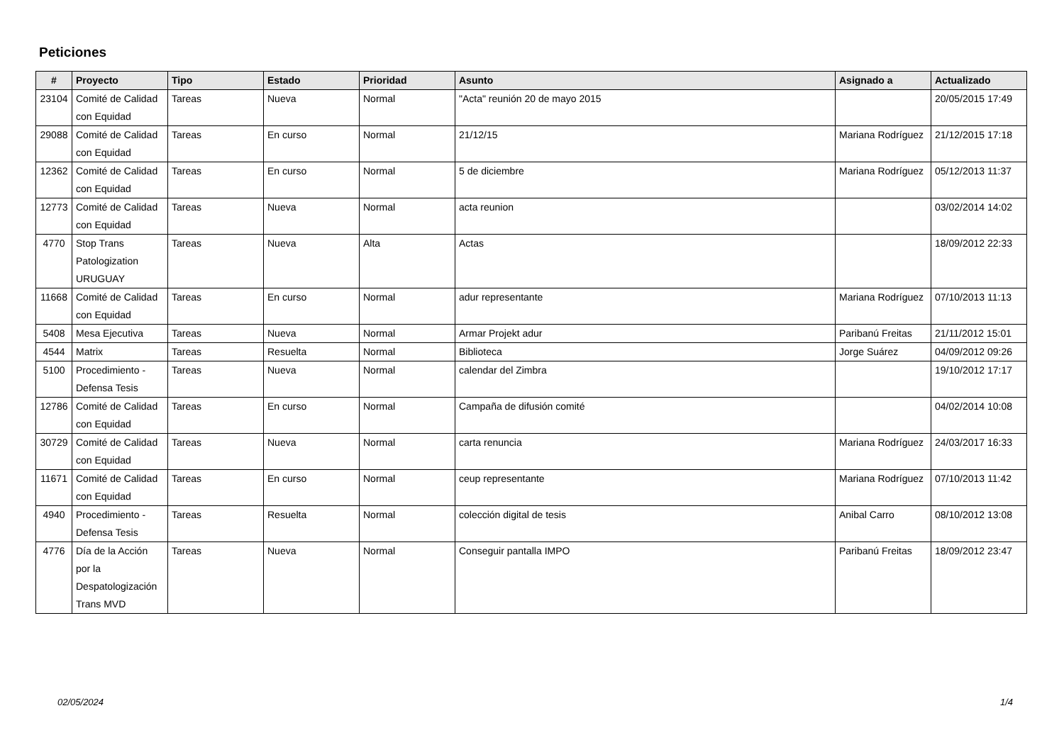Peticiones
| # | Proyecto | Tipo | Estado | Prioridad | Asunto | Asignado a | Actualizado |
| --- | --- | --- | --- | --- | --- | --- | --- |
| 23104 | Comité de Calidad con Equidad | Tareas | Nueva | Normal | "Acta" reunión 20 de mayo 2015 | | 20/05/2015 17:49 |
| 29088 | Comité de Calidad con Equidad | Tareas | En curso | Normal | 21/12/15 | Mariana Rodríguez | 21/12/2015 17:18 |
| 12362 | Comité de Calidad con Equidad | Tareas | En curso | Normal | 5 de diciembre | Mariana Rodríguez | 05/12/2013 11:37 |
| 12773 | Comité de Calidad con Equidad | Tareas | Nueva | Normal | acta reunion | | 03/02/2014 14:02 |
| 4770 | Stop Trans Patologization URUGUAY | Tareas | Nueva | Alta | Actas | | 18/09/2012 22:33 |
| 11668 | Comité de Calidad con Equidad | Tareas | En curso | Normal | adur representante | Mariana Rodríguez | 07/10/2013 11:13 |
| 5408 | Mesa Ejecutiva | Tareas | Nueva | Normal | Armar Projekt adur | Paribanú Freitas | 21/11/2012 15:01 |
| 4544 | Matrix | Tareas | Resuelta | Normal | Biblioteca | Jorge Suárez | 04/09/2012 09:26 |
| 5100 | Procedimiento - Defensa Tesis | Tareas | Nueva | Normal | calendar del Zimbra | | 19/10/2012 17:17 |
| 12786 | Comité de Calidad con Equidad | Tareas | En curso | Normal | Campaña de difusión comité | | 04/02/2014 10:08 |
| 30729 | Comité de Calidad con Equidad | Tareas | Nueva | Normal | carta renuncia | Mariana Rodríguez | 24/03/2017 16:33 |
| 11671 | Comité de Calidad con Equidad | Tareas | En curso | Normal | ceup representante | Mariana Rodríguez | 07/10/2013 11:42 |
| 4940 | Procedimiento - Defensa Tesis | Tareas | Resuelta | Normal | colección digital de tesis | Anibal Carro | 08/10/2012 13:08 |
| 4776 | Día de la Acción por la Despatologización Trans MVD | Tareas | Nueva | Normal | Conseguir pantalla IMPO | Paribanú Freitas | 18/09/2012 23:47 |
02/05/2024 1/4